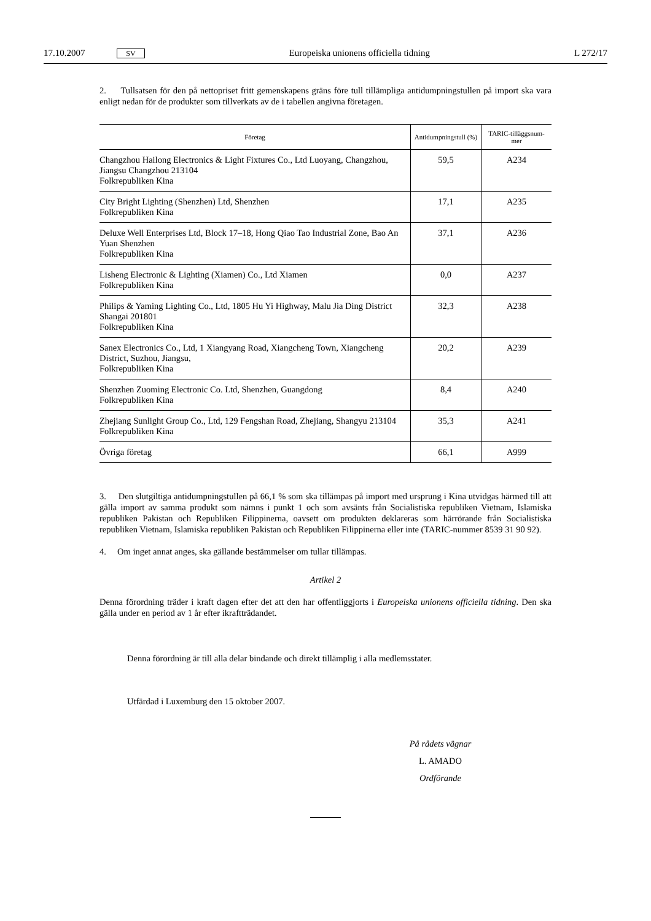17.10.2007 SV Europeiska unionens officiella tidning L 272/17
2. Tullsatsen för den på nettopriset fritt gemenskapens gräns före tull tillämpliga antidumpningstullen på import ska vara enligt nedan för de produkter som tillverkats av de i tabellen angivna företagen.
| Företag | Antidumpningstull (%) | TARIC-tilläggsnum-mer |
| --- | --- | --- |
| Changzhou Hailong Electronics & Light Fixtures Co., Ltd Luoyang, Changzhou, Jiangsu Changzhou 213104 Folkrepubliken Kina | 59,5 | A234 |
| City Bright Lighting (Shenzhen) Ltd, Shenzhen Folkrepubliken Kina | 17,1 | A235 |
| Deluxe Well Enterprises Ltd, Block 17–18, Hong Qiao Tao Industrial Zone, Bao An Yuan Shenzhen Folkrepubliken Kina | 37,1 | A236 |
| Lisheng Electronic & Lighting (Xiamen) Co., Ltd Xiamen Folkrepubliken Kina | 0,0 | A237 |
| Philips & Yaming Lighting Co., Ltd, 1805 Hu Yi Highway, Malu Jia Ding District Shangai 201801 Folkrepubliken Kina | 32,3 | A238 |
| Sanex Electronics Co., Ltd, 1 Xiangyang Road, Xiangcheng Town, Xiangcheng District, Suzhou, Jiangsu, Folkrepubliken Kina | 20,2 | A239 |
| Shenzhen Zuoming Electronic Co. Ltd, Shenzhen, Guangdong Folkrepubliken Kina | 8,4 | A240 |
| Zhejiang Sunlight Group Co., Ltd, 129 Fengshan Road, Zhejiang, Shangyu 213104 Folkrepubliken Kina | 35,3 | A241 |
| Övriga företag | 66,1 | A999 |
3. Den slutgiltiga antidumpningstullen på 66,1 % som ska tillämpas på import med ursprung i Kina utvidgas härmed till att gälla import av samma produkt som nämns i punkt 1 och som avsänts från Socialistiska republiken Vietnam, Islamiska republiken Pakistan och Republiken Filippinerna, oavsett om produkten deklareras som härrörande från Socialistiska republiken Vietnam, Islamiska republiken Pakistan och Republiken Filippinerna eller inte (TARIC-nummer 8539 31 90 92).
4. Om inget annat anges, ska gällande bestämmelser om tullar tillämpas.
Artikel 2
Denna förordning träder i kraft dagen efter det att den har offentliggjorts i Europeiska unionens officiella tidning. Den ska gälla under en period av 1 år efter ikraftträdandet.
Denna förordning är till alla delar bindande och direkt tillämplig i alla medlemsstater.
Utfärdad i Luxemburg den 15 oktober 2007.
På rådets vägnar
L. AMADO
Ordförande